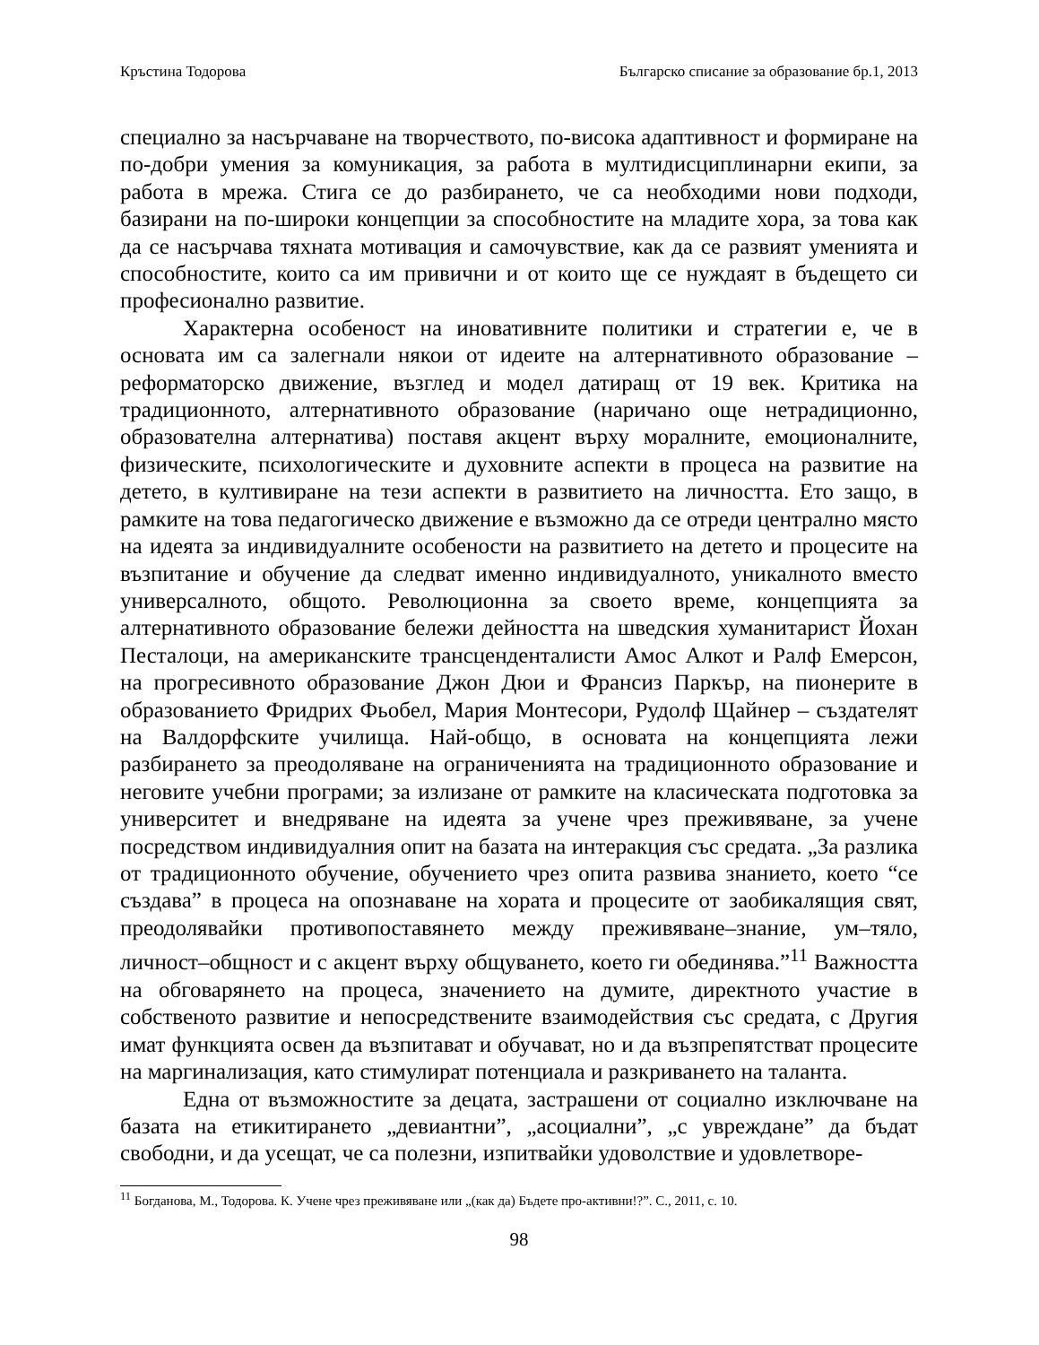Кръстина Тодорова Българско списание за образование бр.1, 2013
специално за насърчаване на творчеството, по-висока адаптивност и формиране на по-добри умения за комуникация, за работа в мултидисциплинарни екипи, за работа в мрежа. Стига се до разбирането, че са необходими нови подходи, базирани на по-широки концепции за способностите на младите хора, за това как да се насърчава тяхната мотивация и самочувствие, как да се развият уменията и способностите, които са им привични и от които ще се нуждаят в бъдещето си професионално развитие.
Характерна особеност на иновативните политики и стратегии е, че в основата им са залегнали някои от идеите на алтернативното образование – реформаторско движение, възглед и модел датиращ от 19 век. Критика на традиционното, алтернативното образование (наричано още нетрадиционно, образователна алтернатива) поставя акцент върху моралните, емоционалните, физическите, психологическите и духовните аспекти в процеса на развитие на детето, в култивиране на тези аспекти в развитието на личността. Ето защо, в рамките на това педагогическо движение е възможно да се отреди централно място на идеята за индивидуалните особености на развитието на детето и процесите на възпитание и обучение да следват именно индивидуалното, уникалното вместо универсалното, общото. Революционна за своето време, концепцията за алтернативното образование бележи дейността на шведския хуманитарист Йохан Песталоци, на американските трансценденталисти Амос Алкот и Ралф Емерсон, на прогресивното образование Джон Дюи и Франсиз Паркър, на пионерите в образованието Фридрих Фьобел, Мария Монтесори, Рудолф Щайнер – създателят на Валдорфските училища. Най-общо, в основата на концепцията лежи разбирането за преодоляване на ограниченията на традиционното образование и неговите учебни програми; за излизане от рамките на класическата подготовка за университет и внедряване на идеята за учене чрез преживяване, за учене посредством индивидуалния опит на базата на интеракция със средата. „За разлика от традиционното обучение, обучението чрез опита развива знанието, което “се създава” в процеса на опознаване на хората и процесите от заобикалящия свят, преодолявайки противопоставянето между преживяване–знание, ум–тяло, личност–общност и с акцент върху общуването, което ги обединява.”<sup>11</sup> Важността на обговарянето на процеса, значението на думите, директното участие в собственото развитие и непосредствените взаимодействия със средата, с Другия имат функцията освен да възпитават и обучават, но и да възпрепятстват процесите на маргинализация, като стимулират потенциала и разкриването на таланта.
Една от възможностите за децата, застрашени от социално изключване на базата на етикитирането „девиантни”, „асоциални”, „с увреждане” да бъдат свободни, и да усещат, че са полезни, изпитвайки удоволствие и удовлетворе-
<sup>11</sup> Богданова, М., Тодорова. К. Учене чрез преживяване или „(как да) Бъдете про-активни!?”. С., 2011, с. 10.
98